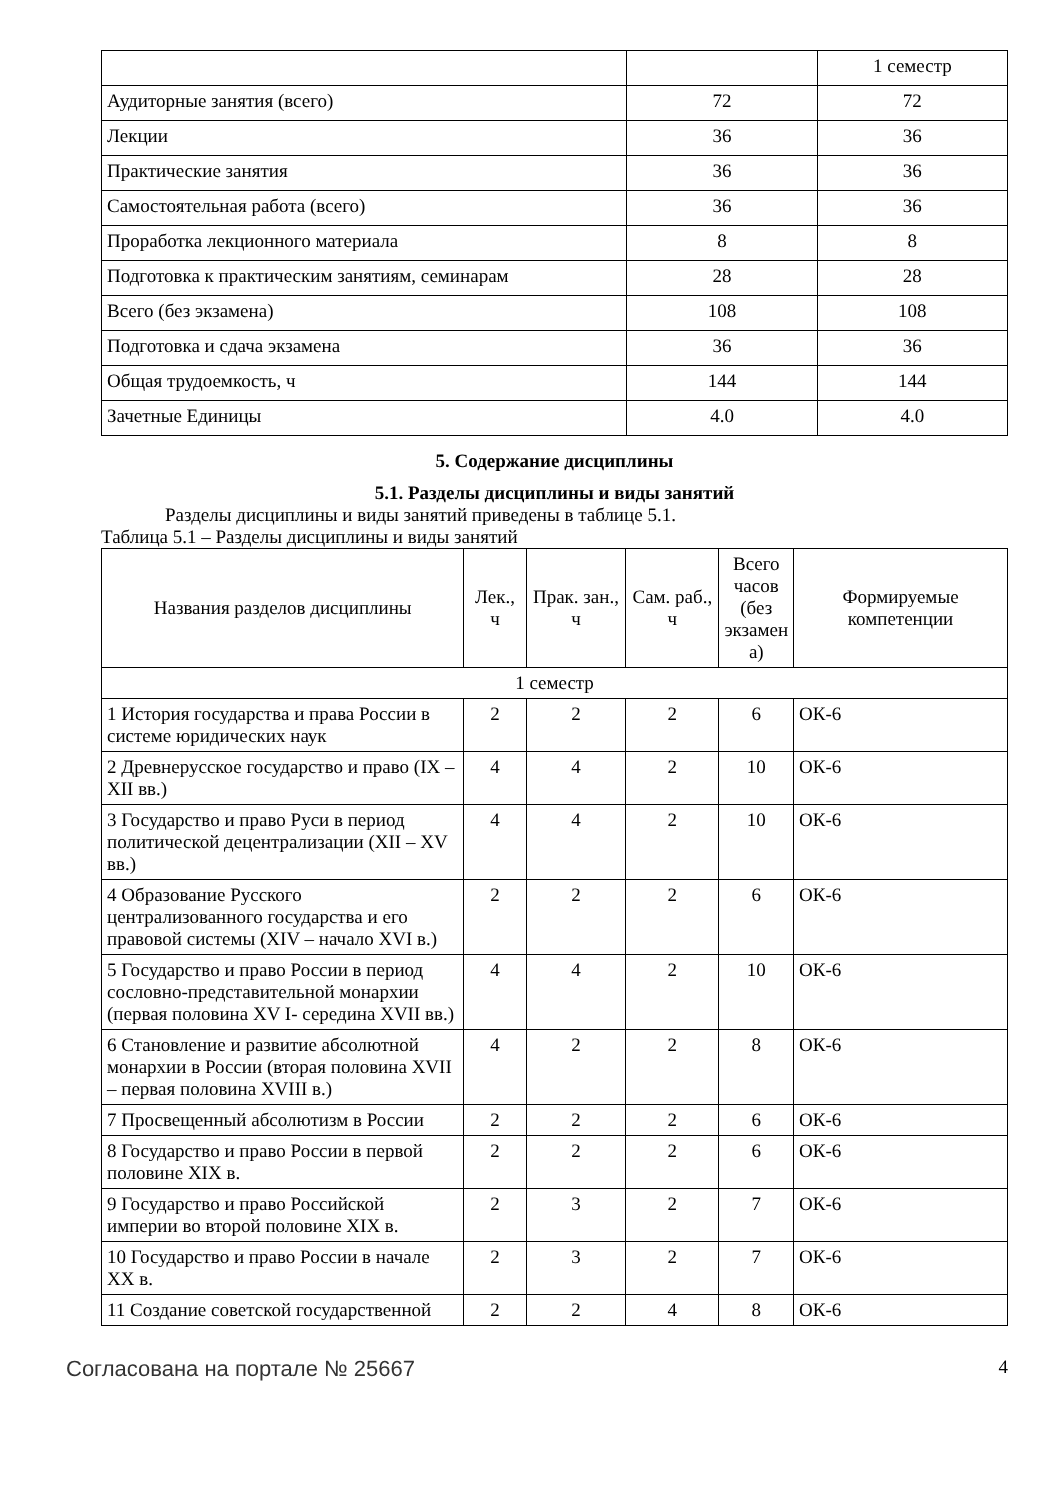| | | 1 семестр |
| Аудиторные занятия (всего) | 72 | 72 |
| Лекции | 36 | 36 |
| Практические занятия | 36 | 36 |
| Самостоятельная работа (всего) | 36 | 36 |
| Проработка лекционного материала | 8 | 8 |
| Подготовка к практическим занятиям, семинарам | 28 | 28 |
| Всего (без экзамена) | 108 | 108 |
| Подготовка и сдача экзамена | 36 | 36 |
| Общая трудоемкость, ч | 144 | 144 |
| Зачетные Единицы | 4.0 | 4.0 |
5. Содержание дисциплины
5.1. Разделы дисциплины и виды занятий
Разделы дисциплины и виды занятий приведены в таблице 5.1.
Таблица 5.1 – Разделы дисциплины и виды занятий
| Названия разделов дисциплины | Лек., ч | Прак. зан., ч | Сам. раб., ч | Всего часов (без экзамен а) | Формируемые компетенции |
| --- | --- | --- | --- | --- | --- |
| 1 семестр | | | | | |
| 1 История государства и права России в системе юридических наук | 2 | 2 | 2 | 6 | ОК-6 |
| 2 Древнерусское государство и право (IX – XII вв.) | 4 | 4 | 2 | 10 | ОК-6 |
| 3 Государство и право Руси в период политической децентрализации (XII – XV вв.) | 4 | 4 | 2 | 10 | ОК-6 |
| 4 Образование Русского централизованного государства и его правовой системы (XIV – начало XVI в.) | 2 | 2 | 2 | 6 | ОК-6 |
| 5 Государство и право России в период сословно-представительной монархии (первая половина XV I- середина XVII вв.) | 4 | 4 | 2 | 10 | ОК-6 |
| 6 Становление и развитие абсолютной монархии в России (вторая половина XVII – первая половина XVIII в.) | 4 | 2 | 2 | 8 | ОК-6 |
| 7 Просвещенный абсолютизм в России | 2 | 2 | 2 | 6 | ОК-6 |
| 8 Государство и право России в первой половине XIX в. | 2 | 2 | 2 | 6 | ОК-6 |
| 9 Государство и право Российской империи во второй половине XIX в. | 2 | 3 | 2 | 7 | ОК-6 |
| 10 Государство и право России в начале XX в. | 2 | 3 | 2 | 7 | ОК-6 |
| 11 Создание советской государственной | 2 | 2 | 4 | 8 | ОК-6 |
Согласована на портале № 25667 4